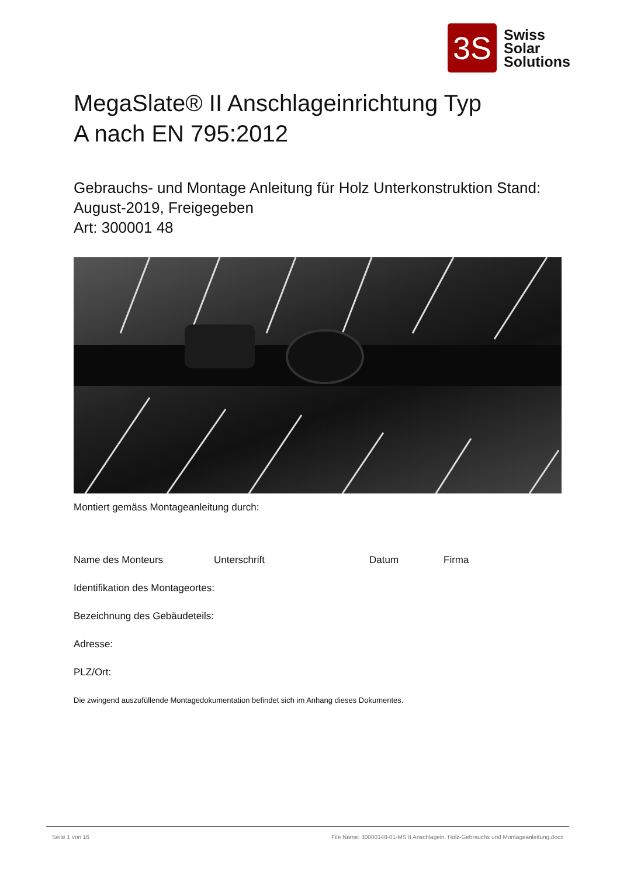3S
Swiss
Solar
Solutions
MegaSlate® II Anschlageinrichtung Typ
A nach EN 795:2012
Gebrauchs- und Montage Anleitung für Holz Unterkonstruktion Stand:
August-2019, Freigegeben
Art: 300001 48
Montiert gemäss Montageanleitung durch:
Name des Monteurs Unterschrift Datum Firma
Identifikation des Montageortes:
Bezeichnung des Gebäudeteils:
Adresse:
PLZ/Ort:
Die zwingend auszufüllende Montagedokumentation befindet sich im Anhang dieses Dokumentes.
Seite 1 von 16 File Name: 30000148-01-MS II Anschlagein. Holz-Gebrauchs und Montageanleitung.docx